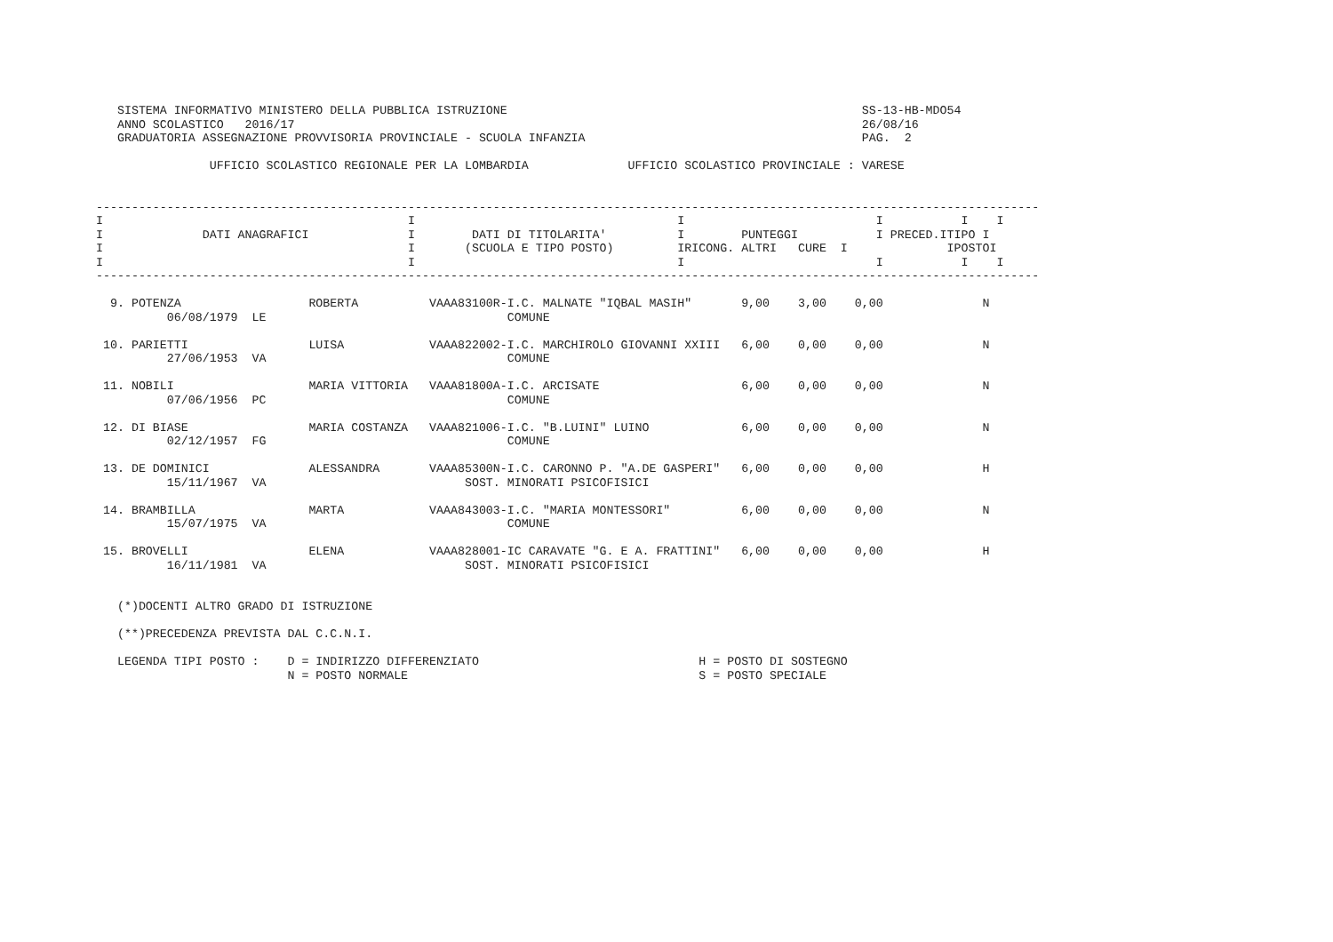SISTEMA INFORMATIVO MINISTERO DELLA PUBBLICA ISTRUZIONE                                                  SS-13-HB-MDO54
   ANNO SCOLASTICO   2016/17                                                                                26/08/16
   GRADUATORIA ASSEGNAZIONE PROVVISORIA PROVINCIALE - SCUOLA INFANZIA                                       PAG.  2

                UFFICIO SCOLASTICO REGIONALE PER LA LOMBARDIA              UFFICIO SCOLASTICO PROVINCIALE : VARESE

-------------------------------------------------------------------------------------------------------------------------------------
I                                           I                                     I                           I           I    I
I              DATI ANAGRAFICI              I        DATI DI TITOLARITA'          I        PUNTEGGI           I PRECED.ITIPO I
I                                           I       (SCUOLA E TIPO POSTO)         IRICONG. ALTRI   CURE  I              IPOSTOI
I                                           I                                     I                           I           I    I
-------------------------------------------------------------------------------------------------------------------------------------

  9. POTENZA                  ROBERTA          VAAA83100R-I.C. MALNATE "IQBAL MASIH"       9,00    3,00    0,00              N
          06/08/1979  LE                                  COMUNE

 10. PARIETTI                 LUISA            VAAA822002-I.C. MARCHIROLO GIOVANNI XXIII   6,00    0,00    0,00              N
          27/06/1953  VA                                  COMUNE

 11. NOBILI                   MARIA VITTORIA   VAAA81800A-I.C. ARCISATE                    6,00    0,00    0,00              N
          07/06/1956  PC                                  COMUNE

 12. DI BIASE                 MARIA COSTANZA   VAAA821006-I.C. "B.LUINI" LUINO             6,00    0,00    0,00              N
          02/12/1957  FG                                  COMUNE

 13. DE DOMINICI              ALESSANDRA       VAAA85300N-I.C. CARONNO P. "A.DE GASPERI"   6,00    0,00    0,00              H
          15/11/1967  VA                            SOST. MINORATI PSICOFISICI

 14. BRAMBILLA                MARTA            VAAA843003-I.C. "MARIA MONTESSORI"          6,00    0,00    0,00              N
          15/07/1975  VA                                  COMUNE

 15. BROVELLI                 ELENA            VAAA828001-IC CARAVATE "G. E A. FRATTINI"   6,00    0,00    0,00              H
          16/11/1981  VA                            SOST. MINORATI PSICOFISICI


   (*)DOCENTI ALTRO GRADO DI ISTRUZIONE

   (**)PRECEDENZA PREVISTA DAL C.C.N.I.

   LEGENDA TIPI POSTO :    D = INDIRIZZO DIFFERENZIATO                               H = POSTO DI SOSTEGNO
                           N = POSTO NORMALE                                         S = POSTO SPECIALE